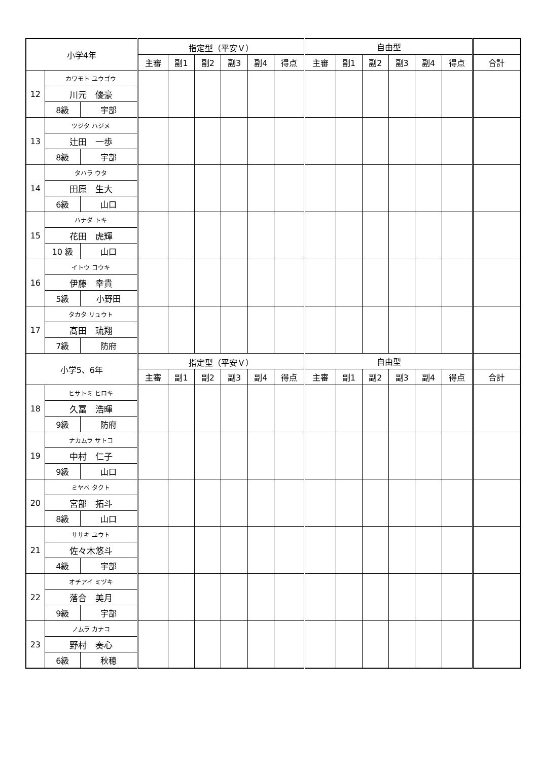| 小学4年 | | | 指定型（平安Ｖ） | | | | | | 自由型 | | | | | | |
| --- | --- | --- | --- | --- | --- | --- | --- | --- | --- | --- | --- | --- | --- | --- | --- |
| | | | 主審 | 副1 | 副2 | 副3 | 副4 | 得点 | 主審 | 副1 | 副2 | 副3 | 副4 | 得点 | 合計 |
| 12 | カワモト ユウゴウ | | | | | | | | | | | | | | |
| | 川元 優豪 | | | | | | | | | | | | | | |
| | 8級 | 宇部 | | | | | | | | | | | | | |
| 13 | ツジタ ハジメ | | | | | | | | | | | | | | |
| | 辻田 一歩 | | | | | | | | | | | | | | |
| | 8級 | 宇部 | | | | | | | | | | | | | |
| 14 | タハラ ウタ | | | | | | | | | | | | | | |
| | 田原 生大 | | | | | | | | | | | | | | |
| | 6級 | 山口 | | | | | | | | | | | | | |
| 15 | ハナダ トキ | | | | | | | | | | | | | | |
| | 花田 虎輝 | | | | | | | | | | | | | | |
| | 10 級 | 山口 | | | | | | | | | | | | | |
| 16 | イトウ コウキ | | | | | | | | | | | | | | |
| | 伊藤 幸貴 | | | | | | | | | | | | | | |
| | 5級 | 小野田 | | | | | | | | | | | | | |
| 17 | タカタ リュウト | | | | | | | | | | | | | | |
| | 髙田 琉翔 | | | | | | | | | | | | | | |
| | 7級 | 防府 | | | | | | | | | | | | | |
| 小学5、6年 | | | 指定型（平安Ｖ） | | | | | | 自由型 | | | | | | |
| | | | 主審 | 副1 | 副2 | 副3 | 副4 | 得点 | 主審 | 副1 | 副2 | 副3 | 副4 | 得点 | 合計 |
| 18 | ヒサトミ ヒロキ | | | | | | | | | | | | | | |
| | 久冨 浩暉 | | | | | | | | | | | | | | |
| | 9級 | 防府 | | | | | | | | | | | | | |
| 19 | ナカムラ サトコ | | | | | | | | | | | | | | |
| | 中村 仁子 | | | | | | | | | | | | | | |
| | 9級 | 山口 | | | | | | | | | | | | | |
| 20 | ミヤベ タクト | | | | | | | | | | | | | | |
| | 宮部 拓斗 | | | | | | | | | | | | | | |
| | 8級 | 山口 | | | | | | | | | | | | | |
| 21 | ササキ ユウト | | | | | | | | | | | | | | |
| | 佐々木悠斗 | | | | | | | | | | | | | | |
| | 4級 | 宇部 | | | | | | | | | | | | | |
| 22 | オチアイ ミヅキ | | | | | | | | | | | | | | |
| | 落合 美月 | | | | | | | | | | | | | | |
| | 9級 | 宇部 | | | | | | | | | | | | | |
| 23 | ノムラ カナコ | | | | | | | | | | | | | | |
| | 野村 奏心 | | | | | | | | | | | | | | |
| | 6級 | 秋穂 | | | | | | | | | | | | | |